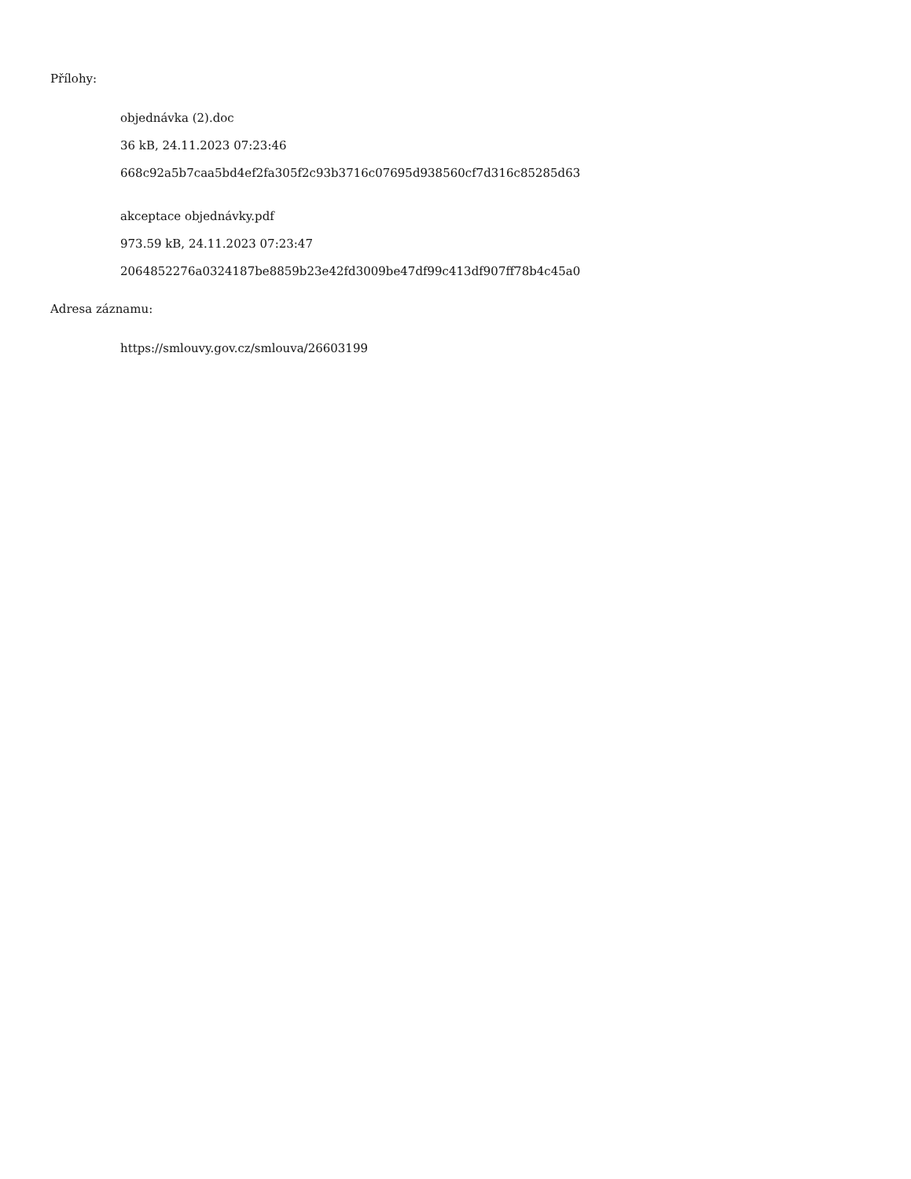Přílohy:
objednávka (2).doc
36 kB, 24.11.2023 07:23:46
668c92a5b7caa5bd4ef2fa305f2c93b3716c07695d938560cf7d316c85285d63
akceptace objednávky.pdf
973.59 kB, 24.11.2023 07:23:47
2064852276a0324187be8859b23e42fd3009be47df99c413df907ff78b4c45a0
Adresa záznamu:
https://smlouvy.gov.cz/smlouva/26603199